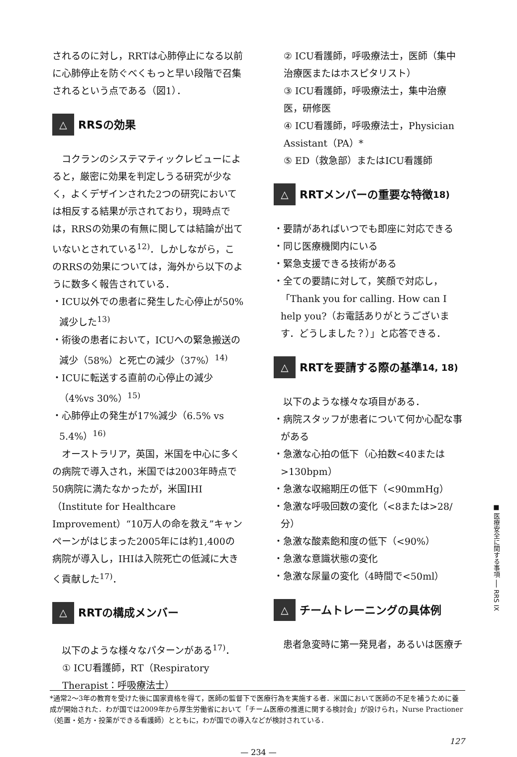されるのに対し，RRTは心肺停止になる以前に心肺停止を防ぐべくもっと早い段階で召集されるという点である（図1）．
△ RRSの効果
　コクランのシステマティックレビューによると，厳密に効果を判定しうる研究が少なく，よくデザインされた2つの研究においては相反する結果が示されており，現時点では，RRSの効果の有無に関しては結論が出ていないとされている<sup>12)</sup>．しかしながら，このRRSの効果については，海外から以下のように数多く報告されている．
・ICU以外での患者に発生した心停止が50%減少した<sup>13)</sup>
・術後の患者において，ICUへの緊急搬送の減少（58%）と死亡の減少（37%）<sup>14)</sup>
・ICUに転送する直前の心停止の減少（4%vs 30%）<sup>15)</sup>
・心肺停止の発生が17%減少（6.5% vs 5.4%）<sup>16)</sup>
　オーストラリア，英国，米国を中心に多くの病院で導入され，米国では2003年時点で50病院に満たなかったが，米国IHI（Institute for Healthcare Improvement）“10万人の命を救え”キャンペーンがはじまった2005年には約1,400の病院が導入し，IHIは入院死亡の低減に大きく貢献した<sup>17)</sup>．
△ RRTの構成メンバー
　以下のような様々なパターンがある<sup>17)</sup>．
① ICU看護師，RT（Respiratory Therapist：呼吸療法士）
② ICU看護師，呼吸療法士，医師（集中治療医またはホスピタリスト）
③ ICU看護師，呼吸療法士，集中治療医，研修医
④ ICU看護師，呼吸療法士，Physician Assistant（PA）*
⑤ ED（救急部）またはICU看護師
△ RRTメンバーの重要な特徴<sup>18)</sup>
・要請があればいつでも即座に対応できる
・同じ医療機関内にいる
・緊急支援できる技術がある
・全ての要請に対して，笑顔で対応し，「Thank you for calling. How can I help you?（お電話ありがとうございます．どうしました？）」と応答できる．
△ RRTを要請する際の基準<sup>14, 18)</sup>
　以下のような様々な項目がある．
・病院スタッフが患者について何か心配な事がある
・急激な心拍の低下（心拍数<40または>130bpm）
・急激な収縮期圧の低下（<90mmHg）
・急激な呼吸回数の変化（<8または>28/分）
・急激な酸素飽和度の低下（<90%）
・急激な意識状態の変化
・急激な尿量の変化（4時間で<50ml）
△ チームトレーニングの具体例
　患者急変時に第一発見者，あるいは医療チ
■ 医療安全に関する事項 ── RRS IX
*通常2～3年の教育を受けた後に国家資格を得て，医師の監督下で医療行為を実施する者．米国において医師の不足を補うために養成が開始された．わが国では2009年から厚生労働省において「チーム医療の推進に関する検討会」が設けられ，Nurse Practioner（処置・処方・投薬ができる看護師）とともに，わが国での導入などが検討されている．
127
— 234 —